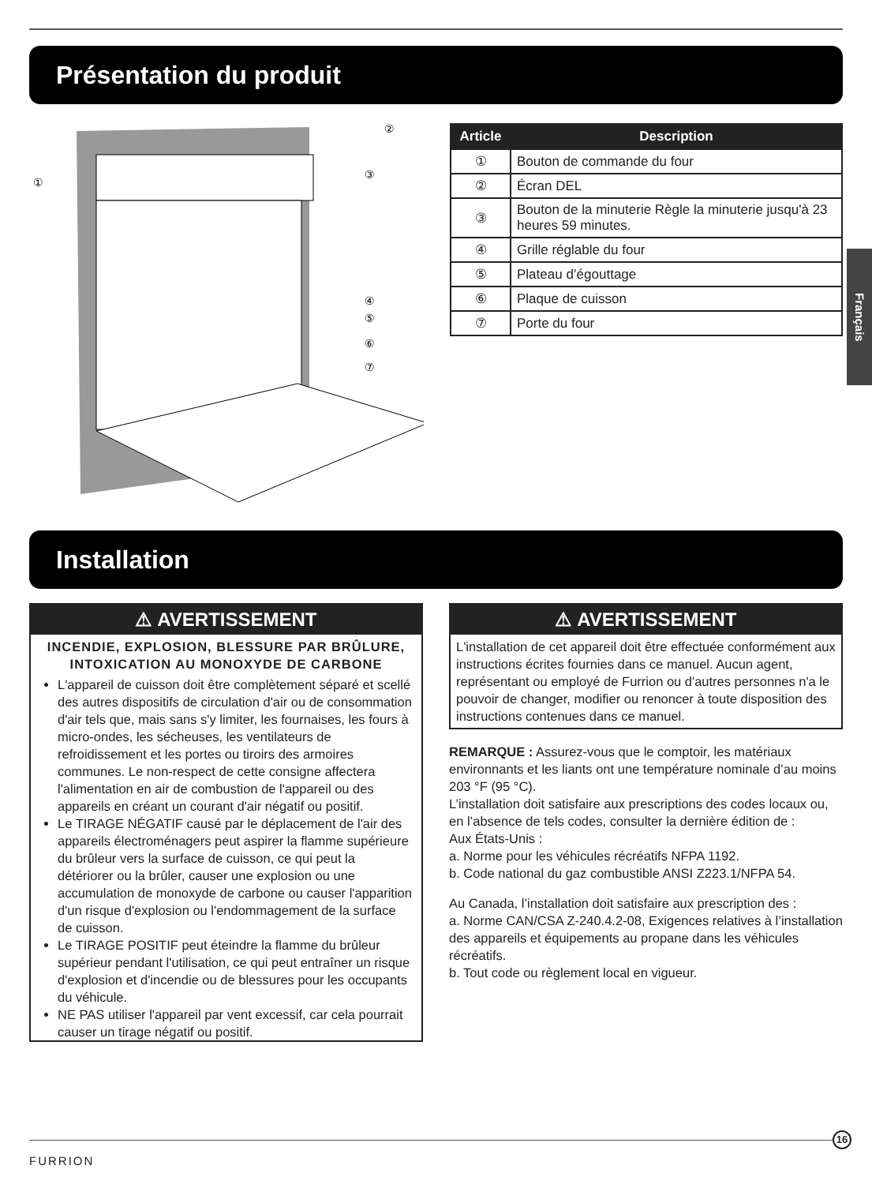Présentation du produit
①
②
③
④
⑤
⑥
⑦
| Article | Description |
| --- | --- |
| ① | Bouton de commande du four |
| ② | Écran DEL |
| ③ | Bouton de la minuterie Règle la minuterie jusqu'à 23 heures 59 minutes. |
| ④ | Grille réglable du four |
| ⑤ | Plateau d’égouttage |
| ⑥ | Plaque de cuisson |
| ⑦ | Porte du four |
Français
Installation
⚠ AVERTISSEMENT
INCENDIE, EXPLOSION, BLESSURE PAR BRÛLURE, INTOXICATION AU MONOXYDE DE CARBONE
L'appareil de cuisson doit être complètement séparé et scellé des autres dispositifs de circulation d'air ou de consommation d'air tels que, mais sans s'y limiter, les fournaises, les fours à micro-ondes, les sécheuses, les ventilateurs de refroidissement et les portes ou tiroirs des armoires communes. Le non-respect de cette consigne affectera l'alimentation en air de combustion de l'appareil ou des appareils en créant un courant d'air négatif ou positif.
Le TIRAGE NÉGATIF causé par le déplacement de l'air des appareils électroménagers peut aspirer la flamme supérieure du brûleur vers la surface de cuisson, ce qui peut la détériorer ou la brûler, causer une explosion ou une accumulation de monoxyde de carbone ou causer l'apparition d'un risque d'explosion ou l'endommagement de la surface de cuisson.
Le TIRAGE POSITIF peut éteindre la flamme du brûleur supérieur pendant l'utilisation, ce qui peut entraîner un risque d'explosion et d'incendie ou de blessures pour les occupants du véhicule.
NE PAS utiliser l'appareil par vent excessif, car cela pourrait causer un tirage négatif ou positif.
⚠ AVERTISSEMENT
L'installation de cet appareil doit être effectuée conformément aux instructions écrites fournies dans ce manuel. Aucun agent, représentant ou employé de Furrion ou d'autres personnes n'a le pouvoir de changer, modifier ou renoncer à toute disposition des instructions contenues dans ce manuel.
REMARQUE : Assurez-vous que le comptoir, les matériaux environnants et les liants ont une température nominale d’au moins 203 °F (95 °C).
L’installation doit satisfaire aux prescriptions des codes locaux ou, en l’absence de tels codes, consulter la dernière édition de :
Aux États-Unis :
a. Norme pour les véhicules récréatifs NFPA 1192.
b. Code national du gaz combustible ANSI Z223.1/NFPA 54.
Au Canada, l’installation doit satisfaire aux prescription des :
a. Norme CAN/CSA Z-240.4.2-08, Exigences relatives à l’installation des appareils et équipements au propane dans les véhicules récréatifs.
b. Tout code ou règlement local en vigueur.
FURRION
16